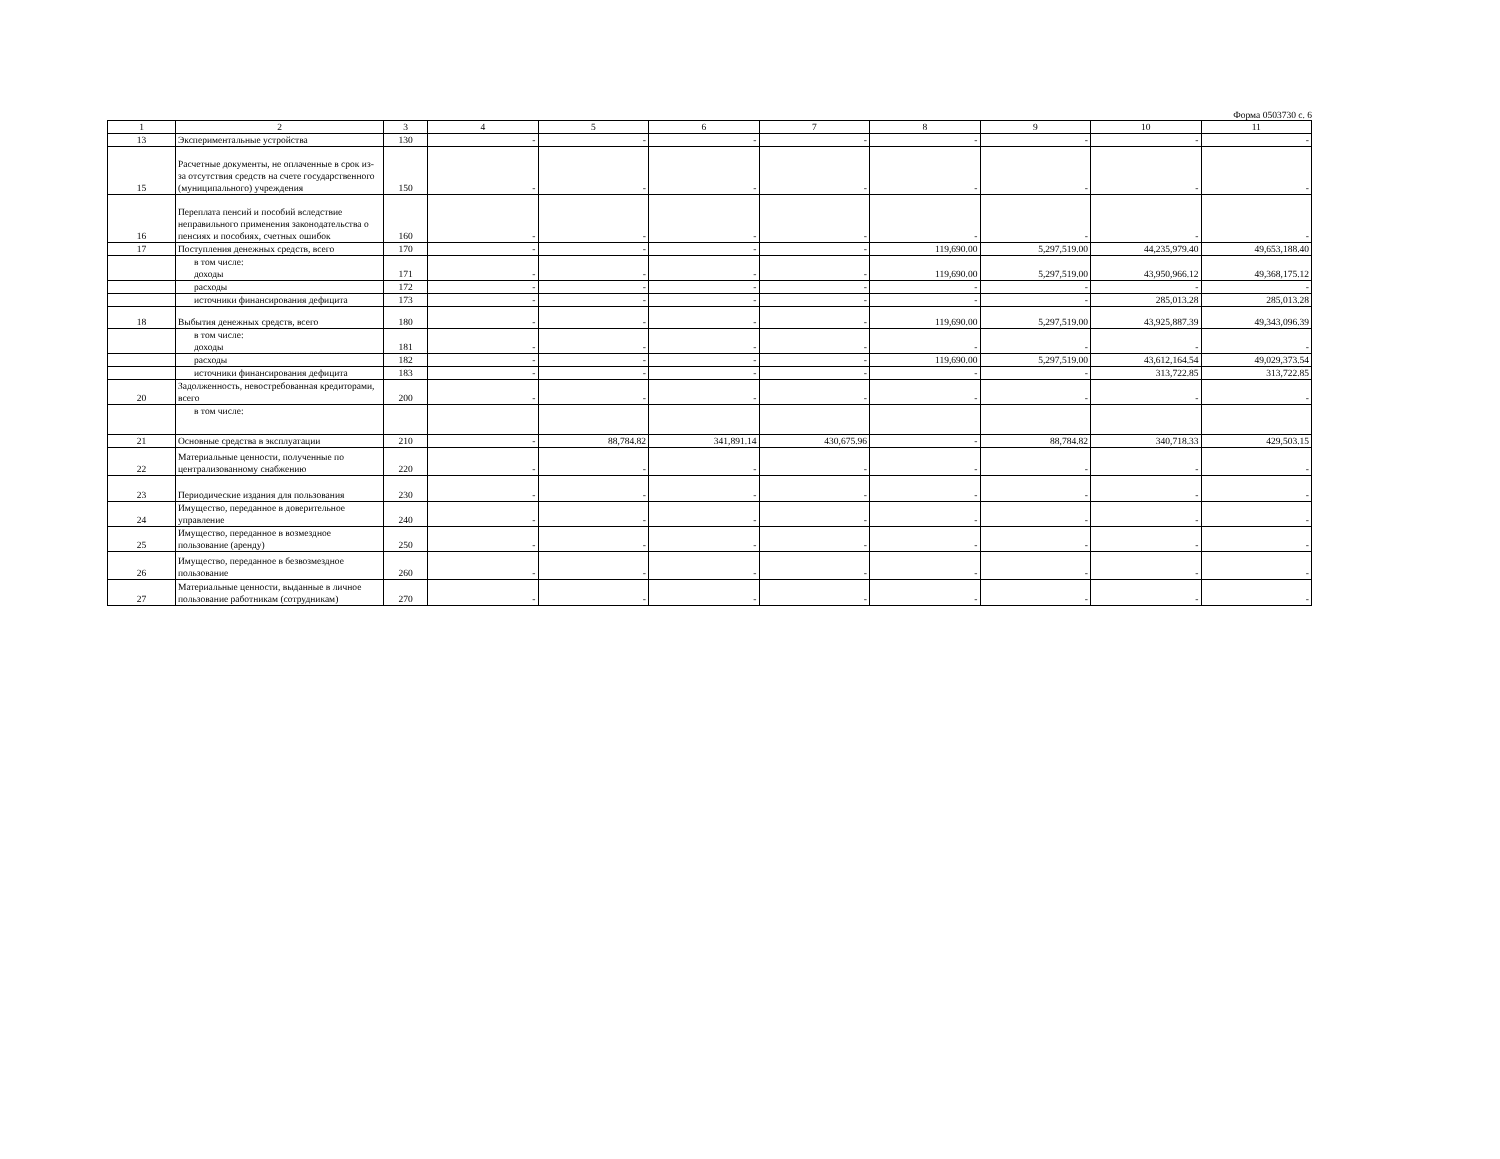Форма 0503730 с. 6
| 1 | 2 | 3 | 4 | 5 | 6 | 7 | 8 | 9 | 10 | 11 |
| --- | --- | --- | --- | --- | --- | --- | --- | --- | --- | --- |
| 13 | Экспериментальные устройства | 130 | - | - | - | - | - | - | - | - |
| 15 | Расчетные документы, не оплаченные в срок из-за отсутствия средств на счете государственного (муниципального) учреждения | 150 | - | - | - | - | - | - | - | - |
| 16 | Переплата пенсий и пособий вследствие неправильного применения законодательства о пенсиях и пособиях, счетных ошибок | 160 | - | - | - | - | - | - | - | - |
| 17 | Поступления денежных средств, всего | 170 | - | - | - | - | 119,690.00 | 5,297,519.00 | 44,235,979.40 | 49,653,188.40 |
| | в том числе: доходы | 171 | - | - | - | - | 119,690.00 | 5,297,519.00 | 43,950,966.12 | 49,368,175.12 |
| | расходы | 172 | - | - | - | - | - | - | - | - |
| | источники финансирования дефицита | 173 | - | - | - | - | - | - | 285,013.28 | 285,013.28 |
| 18 | Выбытия денежных средств, всего | 180 | - | - | - | - | 119,690.00 | 5,297,519.00 | 43,925,887.39 | 49,343,096.39 |
| | в том числе: доходы | 181 | - | - | - | - | - | - | - | - |
| | расходы | 182 | - | - | - | - | 119,690.00 | 5,297,519.00 | 43,612,164.54 | 49,029,373.54 |
| | источники финансирования дефицита | 183 | - | - | - | - | - | - | 313,722.85 | 313,722.85 |
| 20 | Задолженность, невостребованная кредиторами, всего | 200 | - | - | - | - | - | - | - | - |
| | в том числе: | | | | | | | | | |
| 21 | Основные средства в эксплуатации | 210 | - | 88,784.82 | 341,891.14 | 430,675.96 | - | 88,784.82 | 340,718.33 | 429,503.15 |
| 22 | Материальные ценности, полученные по централизованному снабжению | 220 | - | - | - | - | - | - | - | - |
| 23 | Периодические издания для пользования | 230 | - | - | - | - | - | - | - | - |
| 24 | Имущество, переданное в доверительное управление | 240 | - | - | - | - | - | - | - | - |
| 25 | Имущество, переданное в возмездное пользование (аренду) | 250 | - | - | - | - | - | - | - | - |
| 26 | Имущество, переданное в безвозмездное пользование | 260 | - | - | - | - | - | - | - | - |
| 27 | Материальные ценности, выданные в личное пользование работникам (сотрудникам) | 270 | - | - | - | - | - | - | - | - |